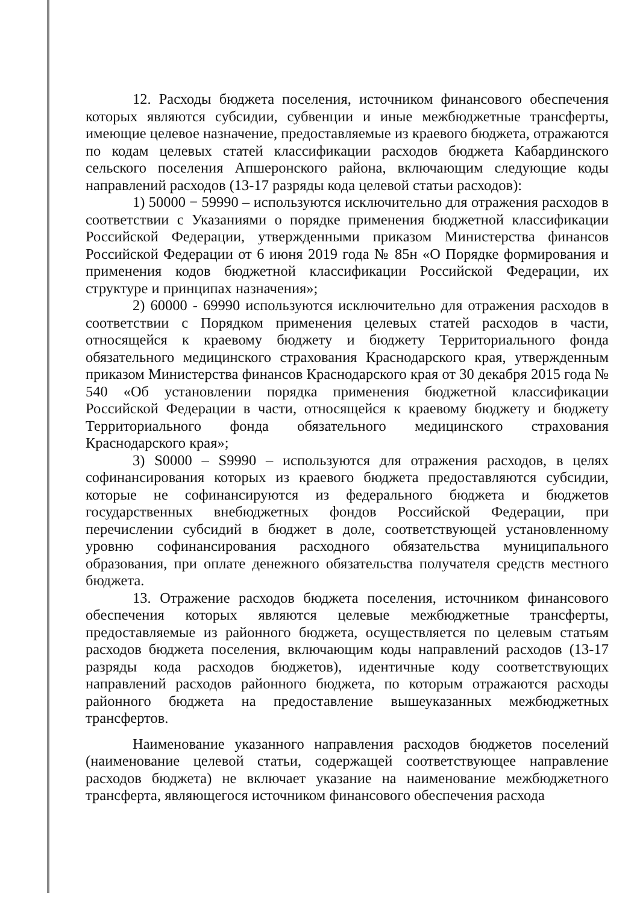12. Расходы бюджета поселения, источником финансового обеспечения которых являются субсидии, субвенции и иные межбюджетные трансферты, имеющие целевое назначение, предоставляемые из краевого бюджета, отражаются по кодам целевых статей классификации расходов бюджета Кабардинского сельского поселения Апшеронского района, включающим следующие коды направлений расходов (13-17 разряды кода целевой статьи расходов):
1) 50000 − 59990 – используются исключительно для отражения расходов в соответствии с Указаниями о порядке применения бюджетной классификации Российской Федерации, утвержденными приказом Министерства финансов Российской Федерации от 6 июня 2019 года № 85н «О Порядке формирования и применения кодов бюджетной классификации Российской Федерации, их структуре и принципах назначения»;
2) 60000 - 69990 используются исключительно для отражения расходов в соответствии с Порядком применения целевых статей расходов в части, относящейся к краевому бюджету и бюджету Территориального фонда обязательного медицинского страхования Краснодарского края, утвержденным приказом Министерства финансов Краснодарского края от 30 декабря 2015 года № 540 «Об установлении порядка применения бюджетной классификации Российской Федерации в части, относящейся к краевому бюджету и бюджету Территориального фонда обязательного медицинского страхования Краснодарского края»;
3) S0000 – S9990 – используются для отражения расходов, в целях софинансирования которых из краевого бюджета предоставляются субсидии, которые не софинансируются из федерального бюджета и бюджетов государственных внебюджетных фондов Российской Федерации, при перечислении субсидий в бюджет в доле, соответствующей установленному уровню софинансирования расходного обязательства муниципального образования, при оплате денежного обязательства получателя средств местного бюджета.
13. Отражение расходов бюджета поселения, источником финансового обеспечения которых являются целевые межбюджетные трансферты, предоставляемые из районного бюджета, осуществляется по целевым статьям расходов бюджета поселения, включающим коды направлений расходов (13-17 разряды кода расходов бюджетов), идентичные коду соответствующих направлений расходов районного бюджета, по которым отражаются расходы районного бюджета на предоставление вышеуказанных межбюджетных трансфертов.
Наименование указанного направления расходов бюджетов поселений (наименование целевой статьи, содержащей соответствующее направление расходов бюджета) не включает указание на наименование межбюджетного трансферта, являющегося источником финансового обеспечения расхода